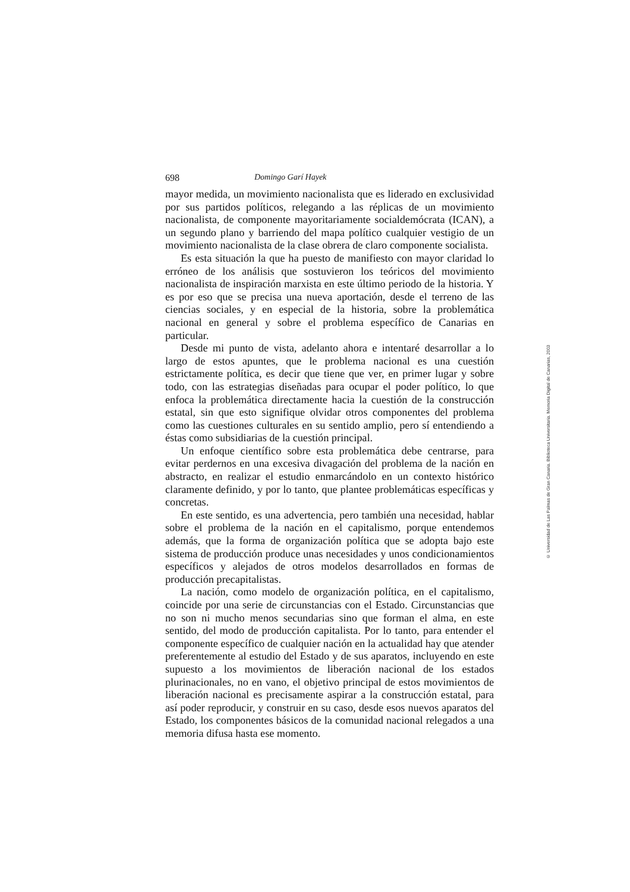698 Domingo Garí Hayek
mayor medida, un movimiento nacionalista que es liderado en exclusividad por sus partidos políticos, relegando a las réplicas de un movimiento nacionalista, de componente mayoritariamente socialdemócrata (ICAN), a un segundo plano y barriendo del mapa político cualquier vestigio de un movimiento nacionalista de la clase obrera de claro componente socialista.
Es esta situación la que ha puesto de manifiesto con mayor claridad lo erróneo de los análisis que sostuvieron los teóricos del movimiento nacionalista de inspiración marxista en este último periodo de la historia. Y es por eso que se precisa una nueva aportación, desde el terreno de las ciencias sociales, y en especial de la historia, sobre la problemática nacional en general y sobre el problema específico de Canarias en particular.
Desde mi punto de vista, adelanto ahora e intentaré desarrollar a lo largo de estos apuntes, que le problema nacional es una cuestión estrictamente política, es decir que tiene que ver, en primer lugar y sobre todo, con las estrategias diseñadas para ocupar el poder político, lo que enfoca la problemática directamente hacia la cuestión de la construcción estatal, sin que esto signifique olvidar otros componentes del problema como las cuestiones culturales en su sentido amplio, pero sí entendiendo a éstas como subsidiarias de la cuestión principal.
Un enfoque científico sobre esta problemática debe centrarse, para evitar perdernos en una excesiva divagación del problema de la nación en abstracto, en realizar el estudio enmarcándolo en un contexto histórico claramente definido, y por lo tanto, que plantee problemáticas específicas y concretas.
En este sentido, es una advertencia, pero también una necesidad, hablar sobre el problema de la nación en el capitalismo, porque entendemos además, que la forma de organización política que se adopta bajo este sistema de producción produce unas necesidades y unos condicionamientos específicos y alejados de otros modelos desarrollados en formas de producción precapitalistas.
La nación, como modelo de organización política, en el capitalismo, coincide por una serie de circunstancias con el Estado. Circunstancias que no son ni mucho menos secundarias sino que forman el alma, en este sentido, del modo de producción capitalista. Por lo tanto, para entender el componente específico de cualquier nación en la actualidad hay que atender preferentemente al estudio del Estado y de sus aparatos, incluyendo en este supuesto a los movimientos de liberación nacional de los estados plurinacionales, no en vano, el objetivo principal de estos movimientos de liberación nacional es precisamente aspirar a la construcción estatal, para así poder reproducir, y construir en su caso, desde esos nuevos aparatos del Estado, los componentes básicos de la comunidad nacional relegados a una memoria difusa hasta ese momento.
© Universidad de Las Palmas de Gran Canaria. Biblioteca Universitaria. Memoria Digital de Canarias, 2003